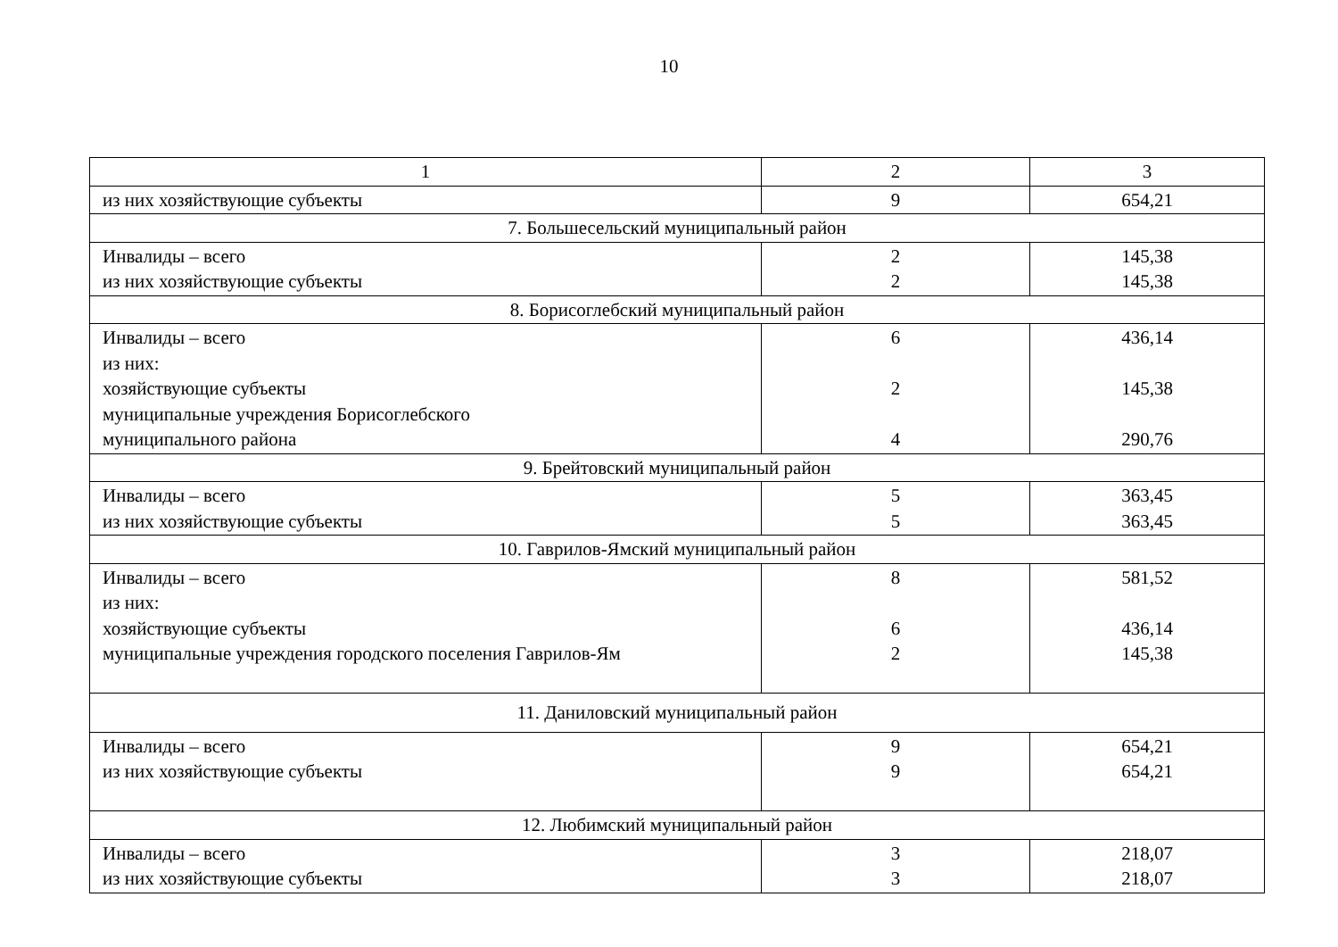10
| 1 | 2 | 3 |
| --- | --- | --- |
| из них хозяйствующие субъекты | 9 | 654,21 |
| 7. Большесельский муниципальный район | | |
| Инвалиды – всего из них хозяйствующие субъекты | 2 2 | 145,38 145,38 |
| 8. Борисоглебский муниципальный район | | |
| Инвалиды – всего из них: хозяйствующие субъекты муниципальные учреждения Борисоглебского муниципального района | 6 2 4 | 436,14 145,38 290,76 |
| 9. Брейтовский муниципальный район | | |
| Инвалиды – всего из них хозяйствующие субъекты | 5 5 | 363,45 363,45 |
| 10. Гаврилов-Ямский муниципальный район | | |
| Инвалиды – всего из них: хозяйствующие субъекты муниципальные учреждения городского поселения Гаврилов-Ям | 8 6 2 | 581,52 436,14 145,38 |
| 11. Даниловский муниципальный район | | |
| Инвалиды – всего из них хозяйствующие субъекты | 9 9 | 654,21 654,21 |
| 12. Любимский муниципальный район | | |
| Инвалиды – всего из них хозяйствующие субъекты | 3 3 | 218,07 218,07 |